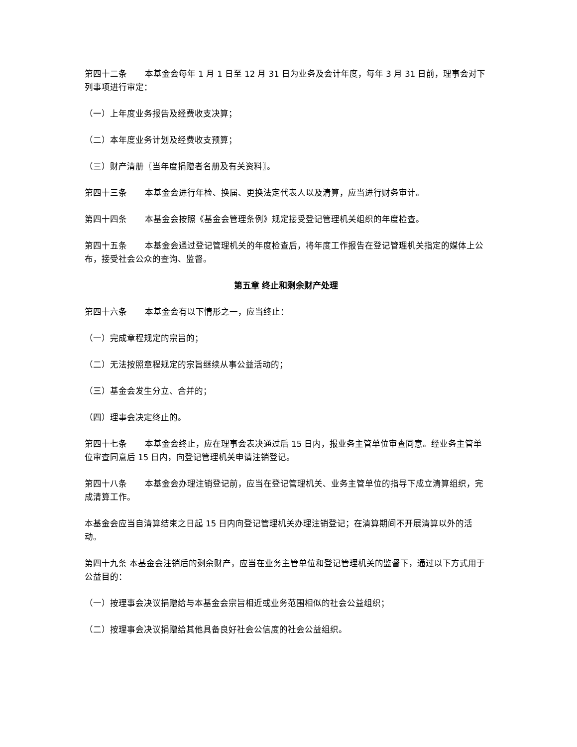第四十二条 本基金会每年 1 月 1 日至 12 月 31 日为业务及会计年度，每年 3 月 31 日前，理事会对下列事项进行审定：
（一）上年度业务报告及经费收支决算；
（二）本年度业务计划及经费收支预算；
（三）财产清册〖当年度捐赠者名册及有关资料〗。
第四十三条 本基金会进行年检、换届、更换法定代表人以及清算，应当进行财务审计。
第四十四条 本基金会按照《基金会管理条例》规定接受登记管理机关组织的年度检查。
第四十五条 本基金会通过登记管理机关的年度检查后，将年度工作报告在登记管理机关指定的媒体上公布，接受社会公众的查询、监督。
第五章 终止和剩余财产处理
第四十六条 本基金会有以下情形之一，应当终止：
（一）完成章程规定的宗旨的；
（二）无法按照章程规定的宗旨继续从事公益活动的；
（三）基金会发生分立、合并的；
（四）理事会决定终止的。
第四十七条 本基金会终止，应在理事会表决通过后 15 日内，报业务主管单位审查同意。经业务主管单位审查同意后 15 日内，向登记管理机关申请注销登记。
第四十八条 本基金会办理注销登记前，应当在登记管理机关、业务主管单位的指导下成立清算组织，完成清算工作。
本基金会应当自清算结束之日起 15 日内向登记管理机关办理注销登记；在清算期间不开展清算以外的活动。
第四十九条 本基金会注销后的剩余财产，应当在业务主管单位和登记管理机关的监督下，通过以下方式用于公益目的：
（一）按理事会决议捐赠给与本基金会宗旨相近或业务范围相似的社会公益组织；
（二）按理事会决议捐赠给其他具备良好社会公信度的社会公益组织。